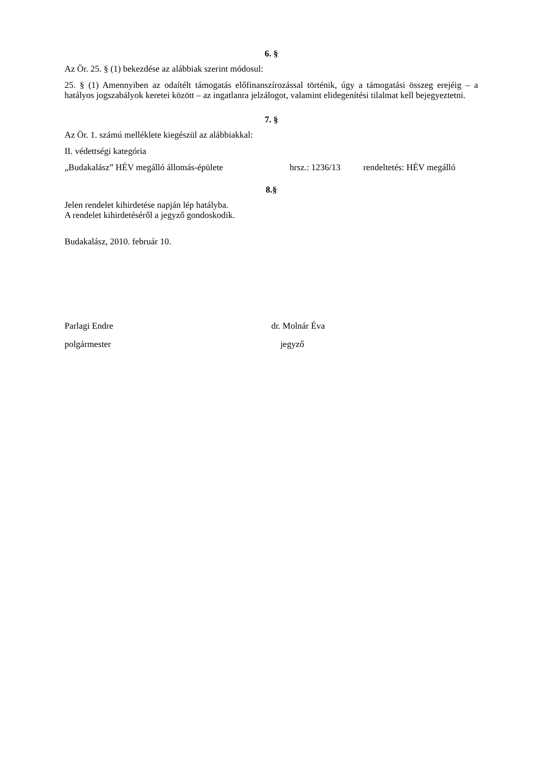6. §
Az Ör. 25. § (1) bekezdése az alábbiak szerint módosul:
25. § (1) Amennyiben az odaítélt támogatás előfinanszírozással történik, úgy a támogatási összeg erejéig – a hatályos jogszabályok keretei között – az ingatlanra jelzálogot, valamint elidegenítési tilalmat kell bejegyeztetni.
7. §
Az Ör. 1. számú melléklete kiegészül az alábbiakkal:
II. védettségi kategória
„Budakalász” HÉV megálló állomás-épülete hrsz.: 1236/13 rendeltetés: HÉV megálló
8.§
Jelen rendelet kihirdetése napján lép hatályba.
A rendelet kihirdetéséről a jegyző gondoskodik.
Budakalász, 2010. február 10.
Parlagi Endre dr. Molnár Éva
polgármester jegyző